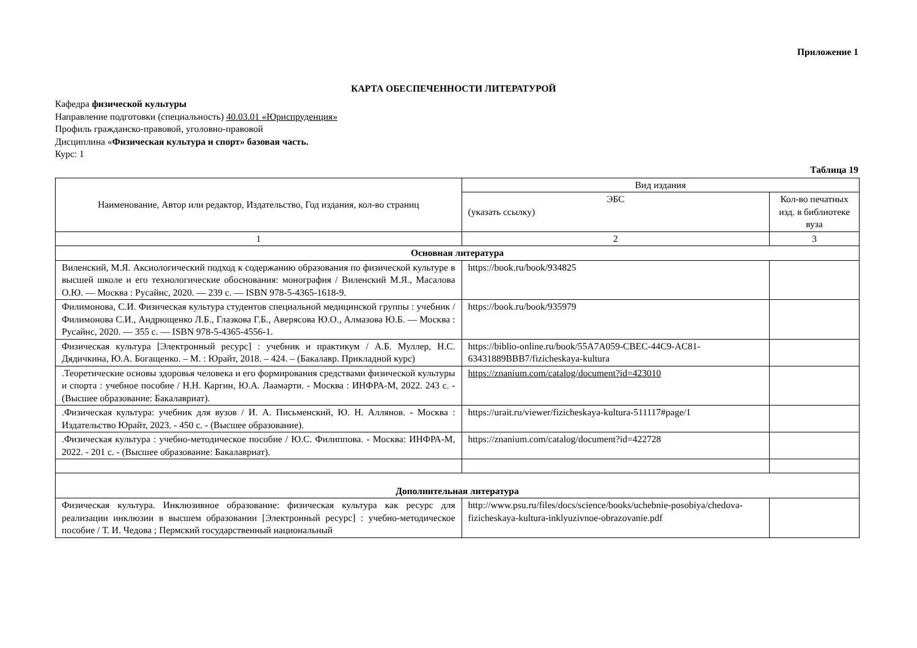Приложение 1
КАРТА ОБЕСПЕЧЕННОСТИ ЛИТЕРАТУРОЙ
Кафедра физической культуры
Направление подготовки (специальность) 40.03.01 «Юриспруденция»
Профиль гражданско-правовой, уголовно-правовой
Дисциплина «Физическая культура и спорт» базовая часть.
Курс: 1
Таблица 19
| Наименование, Автор или редактор, Издательство, Год издания, кол-во страниц | Вид издания | |
| | ЭБС (указать ссылку) | Кол-во печатных изд. в библиотеке вуза |
| 1 | 2 | 3 |
| Основная литература | | |
| Виленский, М.Я. Аксиологический подход к содержанию образования по физической культуре в высшей школе и его технологические обоснования: монография / Виленский М.Я., Масалова О.Ю. — Москва : Русайнс, 2020. — 239 с. — ISBN 978-5-4365-1618-9. | https://book.ru/book/934825 | |
| Филимонова, С.И. Физическая культура студентов специальной медицинской группы : учебник / Филимонова С.И., Андрющенко Л.Б., Глазкова Г.Б., Аверясова Ю.О., Алмазова Ю.Б. — Москва : Русайнс, 2020. — 355 с. — ISBN 978-5-4365-4556-1. | https://book.ru/book/935979 | |
| Физическая культура [Электронный ресурс] : учебник и практикум / А.Б. Муллер, Н.С. Дядичкина, Ю.А. Богащенко. – М. : Юрайт, 2018. – 424. – (Бакалавр. Прикладной курс) | https://biblio-online.ru/book/55A7A059-CBEC-44C9-AC81-63431889BBB7/fizicheskaya-kultura | |
| .Теоретические основы здоровья человека и его формирования средствами физической культуры и спорта : учебное пособие / Н.Н. Каргин, Ю.А. Лаамарти. - Москва : ИНФРА-М, 2022. 243 с. - (Высшее образование: Бакалавриат). | https://znanium.com/catalog/document?id=423010 | |
| .Физическая культура: учебник для вузов / И. А. Письменский, Ю. Н. Аллянов. - Москва : Издательство Юрайт, 2023. - 450 с. - (Высшее образование). | https://urait.ru/viewer/fizicheskaya-kultura-511117#page/1 | |
| .Физическая культура : учебно-методическое пособие / Ю.С. Филиппова. - Москва: ИНФРА-М, 2022. - 201 с. - (Высшее образование: Бакалавриат). | https://znanium.com/catalog/document?id=422728 | |
| Дополнительная литература | | |
| Физическая культура. Инклюзивное образование: физическая культура как ресурс для реализации инклюзии в высшем образовании [Электронный ресурс] : учебно-методическое пособие / Т. И. Чедова ; Пермский государственный национальный | http://www.psu.ru/files/docs/science/books/uchebnie-posobiya/chedova-fizicheskaya-kultura-inklyuzivnoe-obrazovanie.pdf | |